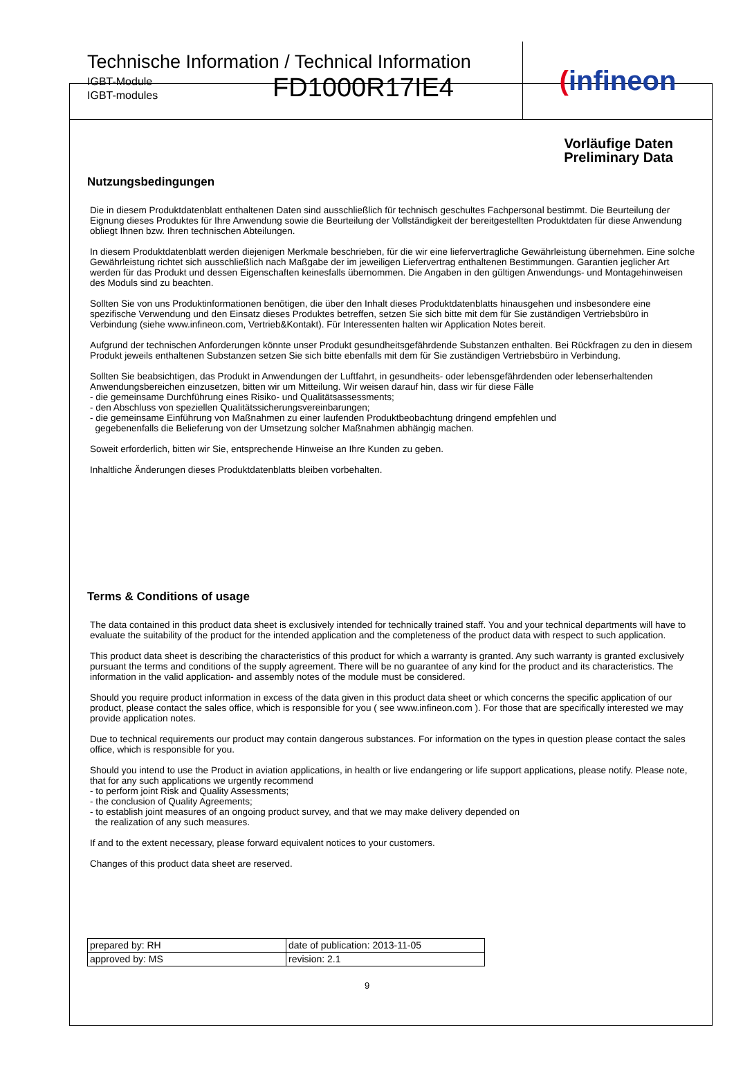Technische Information / Technical Information
IGBT-Module
IGBT-modules
FD1000R17IE4
(infineon
Vorläufige Daten
Preliminary Data
Nutzungsbedingungen
Die in diesem Produktdatenblatt enthaltenen Daten sind ausschließlich für technisch geschultes Fachpersonal bestimmt. Die Beurteilung der Eignung dieses Produktes für Ihre Anwendung sowie die Beurteilung der Vollständigkeit der bereitgestellten Produktdaten für diese Anwendung obliegt Ihnen bzw. Ihren technischen Abteilungen.
In diesem Produktdatenblatt werden diejenigen Merkmale beschrieben, für die wir eine liefervertragliche Gewährleistung übernehmen. Eine solche Gewährleistung richtet sich ausschließlich nach Maßgabe der im jeweiligen Liefervertrag enthaltenen Bestimmungen. Garantien jeglicher Art werden für das Produkt und dessen Eigenschaften keinesfalls übernommen. Die Angaben in den gültigen Anwendungs- und Montagehinweisen des Moduls sind zu beachten.
Sollten Sie von uns Produktinformationen benötigen, die über den Inhalt dieses Produktdatenblatts hinausgehen und insbesondere eine spezifische Verwendung und den Einsatz dieses Produktes betreffen, setzen Sie sich bitte mit dem für Sie zuständigen Vertriebsbüro in Verbindung (siehe www.infineon.com, Vertrieb&Kontakt). Für Interessenten halten wir Application Notes bereit.
Aufgrund der technischen Anforderungen könnte unser Produkt gesundheitsgefährdende Substanzen enthalten. Bei Rückfragen zu den in diesem Produkt jeweils enthaltenen Substanzen setzen Sie sich bitte ebenfalls mit dem für Sie zuständigen Vertriebsbüro in Verbindung.
Sollten Sie beabsichtigen, das Produkt in Anwendungen der Luftfahrt, in gesundheits- oder lebensgefährdenden oder lebenserhaltenden Anwendungsbereichen einzusetzen, bitten wir um Mitteilung. Wir weisen darauf hin, dass wir für diese Fälle
- die gemeinsame Durchführung eines Risiko- und Qualitätsassessments;
- den Abschluss von speziellen Qualitätssicherungsvereinbarungen;
- die gemeinsame Einführung von Maßnahmen zu einer laufenden Produktbeobachtung dringend empfehlen und
gegebenenfalls die Belieferung von der Umsetzung solcher Maßnahmen abhängig machen.
Soweit erforderlich, bitten wir Sie, entsprechende Hinweise an Ihre Kunden zu geben.
Inhaltliche Änderungen dieses Produktdatenblatts bleiben vorbehalten.
Terms & Conditions of usage
The data contained in this product data sheet is exclusively intended for technically trained staff. You and your technical departments will have to evaluate the suitability of the product for the intended application and the completeness of the product data with respect to such application.
This product data sheet is describing the characteristics of this product for which a warranty is granted. Any such warranty is granted exclusively pursuant the terms and conditions of the supply agreement. There will be no guarantee of any kind for the product and its characteristics. The information in the valid application- and assembly notes of the module must be considered.
Should you require product information in excess of the data given in this product data sheet or which concerns the specific application of our product, please contact the sales office, which is responsible for you ( see www.infineon.com ). For those that are specifically interested we may provide application notes.
Due to technical requirements our product may contain dangerous substances. For information on the types in question please contact the sales office, which is responsible for you.
Should you intend to use the Product in aviation applications, in health or live endangering or life support applications, please notify. Please note, that for any such applications we urgently recommend
- to perform joint Risk and Quality Assessments;
- the conclusion of Quality Agreements;
- to establish joint measures of an ongoing product survey, and that we may make delivery depended on
the realization of any such measures.
If and to the extent necessary, please forward equivalent notices to your customers.
Changes of this product data sheet are reserved.
| prepared by: RH | date of publication: 2013-11-05 |
| approved by: MS | revision: 2.1 |
9